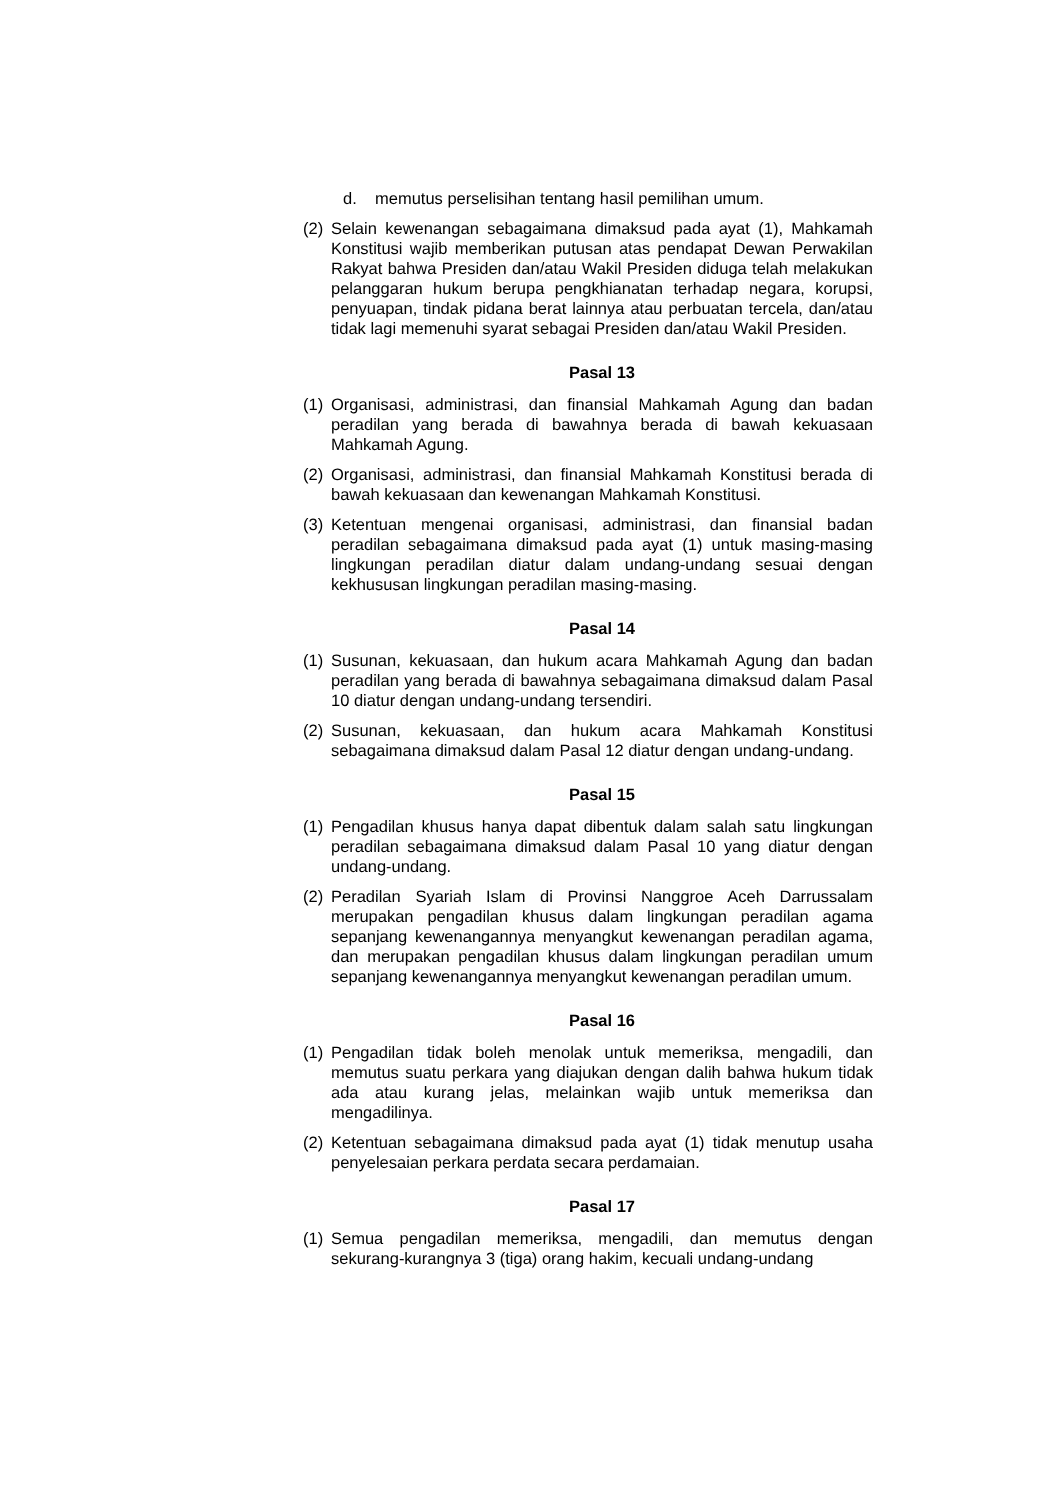d. memutus perselisihan tentang hasil pemilihan umum.
(2) Selain kewenangan sebagaimana dimaksud pada ayat (1), Mahkamah Konstitusi wajib memberikan putusan atas pendapat Dewan Perwakilan Rakyat bahwa Presiden dan/atau Wakil Presiden diduga telah melakukan pelanggaran hukum berupa pengkhianatan terhadap negara, korupsi, penyuapan, tindak pidana berat lainnya atau perbuatan tercela, dan/atau tidak lagi memenuhi syarat sebagai Presiden dan/atau Wakil Presiden.
Pasal 13
(1) Organisasi, administrasi, dan finansial Mahkamah Agung dan badan peradilan yang berada di bawahnya berada di bawah kekuasaan Mahkamah Agung.
(2) Organisasi, administrasi, dan finansial Mahkamah Konstitusi berada di bawah kekuasaan dan kewenangan Mahkamah Konstitusi.
(3) Ketentuan mengenai organisasi, administrasi, dan finansial badan peradilan sebagaimana dimaksud pada ayat (1) untuk masing-masing lingkungan peradilan diatur dalam undang-undang sesuai dengan kekhususan lingkungan peradilan masing-masing.
Pasal 14
(1) Susunan, kekuasaan, dan hukum acara Mahkamah Agung dan badan peradilan yang berada di bawahnya sebagaimana dimaksud dalam Pasal 10 diatur dengan undang-undang tersendiri.
(2) Susunan, kekuasaan, dan hukum acara Mahkamah Konstitusi sebagaimana dimaksud dalam Pasal 12 diatur dengan undang-undang.
Pasal 15
(1) Pengadilan khusus hanya dapat dibentuk dalam salah satu lingkungan peradilan sebagaimana dimaksud dalam Pasal 10 yang diatur dengan undang-undang.
(2) Peradilan Syariah Islam di Provinsi Nanggroe Aceh Darrussalam merupakan pengadilan khusus dalam lingkungan peradilan agama sepanjang kewenangannya menyangkut kewenangan peradilan agama, dan merupakan pengadilan khusus dalam lingkungan peradilan umum sepanjang kewenangannya menyangkut kewenangan peradilan umum.
Pasal 16
(1) Pengadilan tidak boleh menolak untuk memeriksa, mengadili, dan memutus suatu perkara yang diajukan dengan dalih bahwa hukum tidak ada atau kurang jelas, melainkan wajib untuk memeriksa dan mengadilinya.
(2) Ketentuan sebagaimana dimaksud pada ayat (1) tidak menutup usaha penyelesaian perkara perdata secara perdamaian.
Pasal 17
(1) Semua pengadilan memeriksa, mengadili, dan memutus dengan sekurang-kurangnya 3 (tiga) orang hakim, kecuali undang-undang